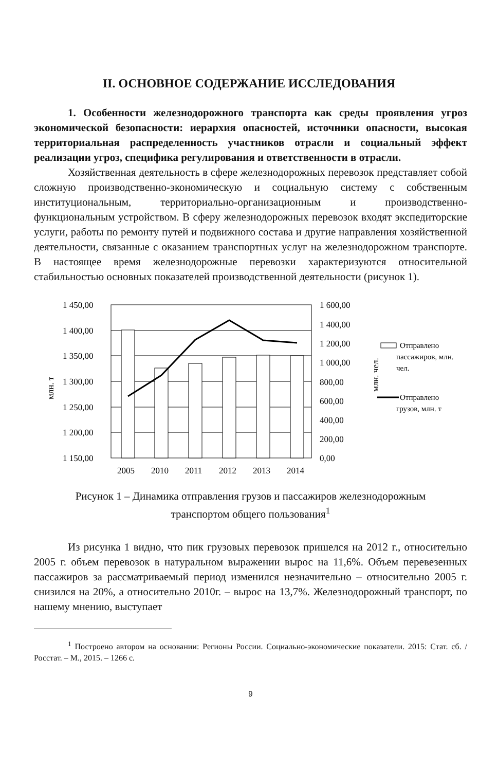II. ОСНОВНОЕ СОДЕРЖАНИЕ ИССЛЕДОВАНИЯ
1. Особенности железнодорожного транспорта как среды проявления угроз экономической безопасности: иерархия опасностей, источники опасности, высокая территориальная распределенность участников отрасли и социальный эффект реализации угроз, специфика регулирования и ответственности в отрасли.
Хозяйственная деятельность в сфере железнодорожных перевозок представляет собой сложную производственно-экономическую и социальную систему с собственным институциональным, территориально-организационным и производственно-функциональным устройством. В сферу железнодорожных перевозок входят экспедиторские услуги, работы по ремонту путей и подвижного состава и другие направления хозяйственной деятельности, связанные с оказанием транспортных услуг на железнодорожном транспорте. В настоящее время железнодорожные перевозки характеризуются относительной стабильностью основных показателей производственной деятельности (рисунок 1).
1 450,00
1 400,00
1 350,00
1 300,00
1 250,00
1 200,00
1 150,00
1 600,00
1 400,00
1 200,00
1 000,00
800,00
600,00
400,00
200,00
0,00
2005
2010
2011
2012
2013
2014
млн. т
млн. чел.
Отправлено
пассажиров, млн.
чел.
Отправлено
грузов, млн. т
Рисунок 1 – Динамика отправления грузов и пассажиров железнодорожным
транспортом общего пользования<sup>1</sup>
Из рисунка 1 видно, что пик грузовых перевозок пришелся на 2012 г., относительно 2005 г. объем перевозок в натуральном выражении вырос на 11,6%. Объем перевезенных пассажиров за рассматриваемый период изменился незначительно – относительно 2005 г. снизился на 20%, а относительно 2010г. – вырос на 13,7%. Железнодорожный транспорт, по нашему мнению, выступает
<sup>1</sup> Построено автором на основании: Регионы России. Социально-экономические показатели. 2015: Стат. сб. / Росстат. – М., 2015. – 1266 с.
9